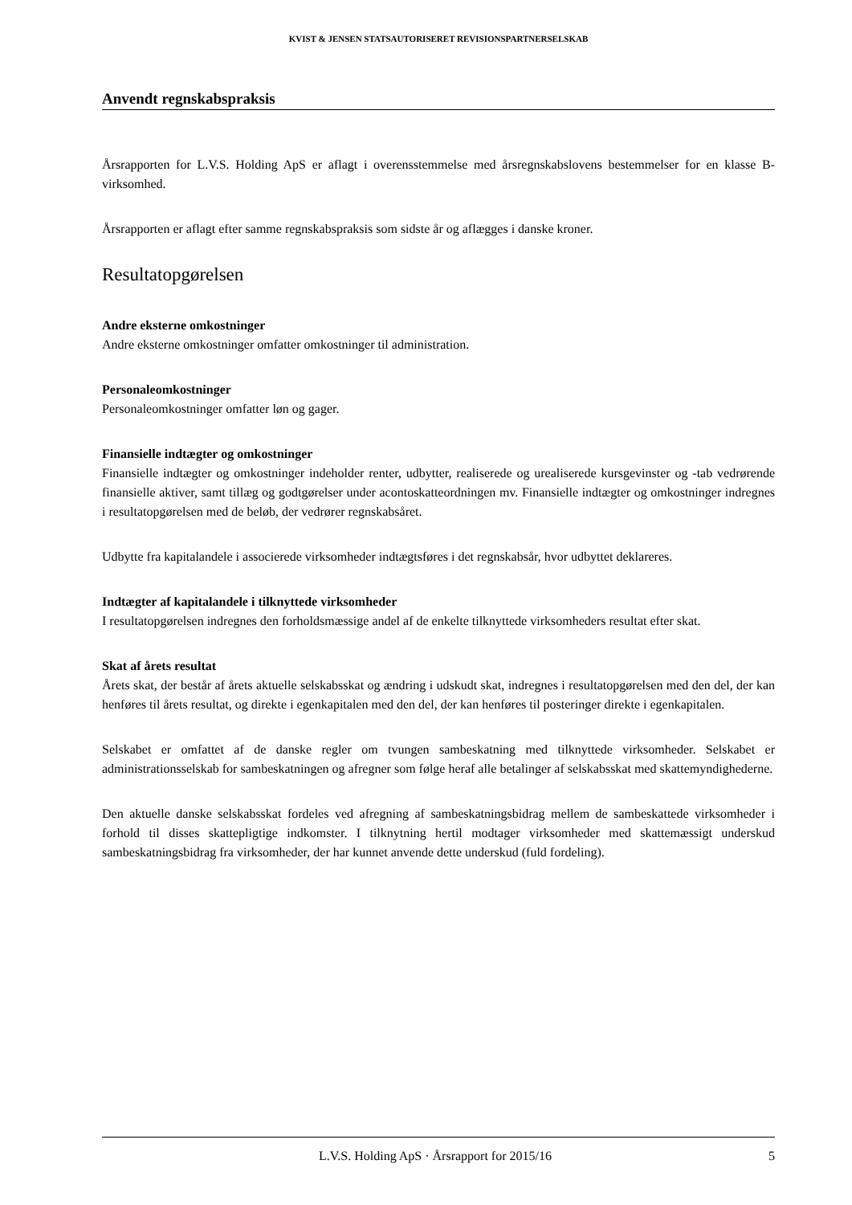KVIST & JENSEN STATSAUTORISERET REVISIONSPARTNERSELSKAB
Anvendt regnskabspraksis
Årsrapporten for L.V.S. Holding ApS er aflagt i overensstemmelse med årsregnskabslovens bestemmelser for en klasse B-virksomhed.
Årsrapporten er aflagt efter samme regnskabspraksis som sidste år og aflægges i danske kroner.
Resultatopgørelsen
Andre eksterne omkostninger
Andre eksterne omkostninger omfatter omkostninger til administration.
Personaleomkostninger
Personaleomkostninger omfatter løn og gager.
Finansielle indtægter og omkostninger
Finansielle indtægter og omkostninger indeholder renter, udbytter, realiserede og urealiserede kursgevinster og -tab vedrørende finansielle aktiver, samt tillæg og godtgørelser under acontoskatteordningen mv. Finansielle indtægter og omkostninger indregnes i resultatopgørelsen med de beløb, der vedrører regnskabsåret.
Udbytte fra kapitalandele i associerede virksomheder indtægtsføres i det regnskabsår, hvor udbyttet deklareres.
Indtægter af kapitalandele i tilknyttede virksomheder
I resultatopgørelsen indregnes den forholdsmæssige andel af de enkelte tilknyttede virksomheders resultat efter skat.
Skat af årets resultat
Årets skat, der består af årets aktuelle selskabsskat og ændring i udskudt skat, indregnes i resultatopgørelsen med den del, der kan henføres til årets resultat, og direkte i egenkapitalen med den del, der kan henføres til posteringer direkte i egenkapitalen.
Selskabet er omfattet af de danske regler om tvungen sambeskatning med tilknyttede virksomheder. Selskabet er administrationsselskab for sambeskatningen og afregner som følge heraf alle betalinger af selskabsskat med skattemyndighederne.
Den aktuelle danske selskabsskat fordeles ved afregning af sambeskatningsbidrag mellem de sambeskattede virksomheder i forhold til disses skattepligtige indkomster. I tilknytning hertil modtager virksomheder med skattemæssigt underskud sambeskatningsbidrag fra virksomheder, der har kunnet anvende dette underskud (fuld fordeling).
L.V.S. Holding ApS · Årsrapport for 2015/16 5